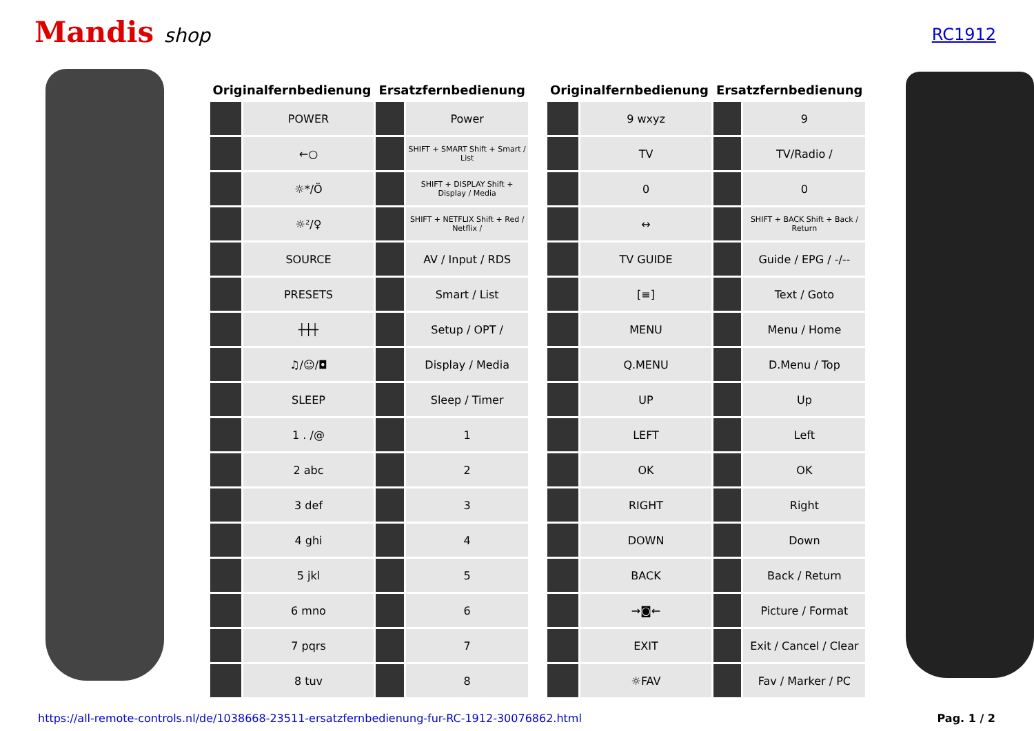Mandis shop
RC1912
| Originalfernbedienung | | Ersatzfernbedienung | |
| --- | --- | --- | --- |
| | POWER | | Power |
| | ←○ | | SHIFT + SMART Shift + Smart / List |
| | ☼*/Ö | | SHIFT + DISPLAY Shift + Display / Media |
| | ☼²/♀ | | SHIFT + NETFLIX Shift + Red / Netflix / |
| | SOURCE | | AV / Input / RDS |
| | PRESETS | | Smart / List |
| | ┼┼┼ | | Setup / OPT / |
| | ♫/☺/◘ | | Display / Media |
| | SLEEP | | Sleep / Timer |
| | 1 . /@ | | 1 |
| | 2 abc | | 2 |
| | 3 def | | 3 |
| | 4 ghi | | 4 |
| | 5 jkl | | 5 |
| | 6 mno | | 6 |
| | 7 pqrs | | 7 |
| | 8 tuv | | 8 |
| Originalfernbedienung | | Ersatzfernbedienung | |
| --- | --- | --- | --- |
| | 9 wxyz | | 9 |
| | TV | | TV/Radio / |
| | 0 | | 0 |
| | ↔ | | SHIFT + BACK Shift + Back / Return |
| | TV GUIDE | | Guide / EPG / -/-- |
| | [≡] | | Text / Goto |
| | MENU | | Menu / Home |
| | Q.MENU | | D.Menu / Top |
| | UP | | Up |
| | LEFT | | Left |
| | OK | | OK |
| | RIGHT | | Right |
| | DOWN | | Down |
| | BACK | | Back / Return |
| | →◙← | | Picture / Format |
| | EXIT | | Exit / Cancel / Clear |
| | ☼FAV | | Fav / Marker / PC |
https://all-remote-controls.nl/de/1038668-23511-ersatzfernbedienung-fur-RC-1912-30076862.html Pag. 1 / 2